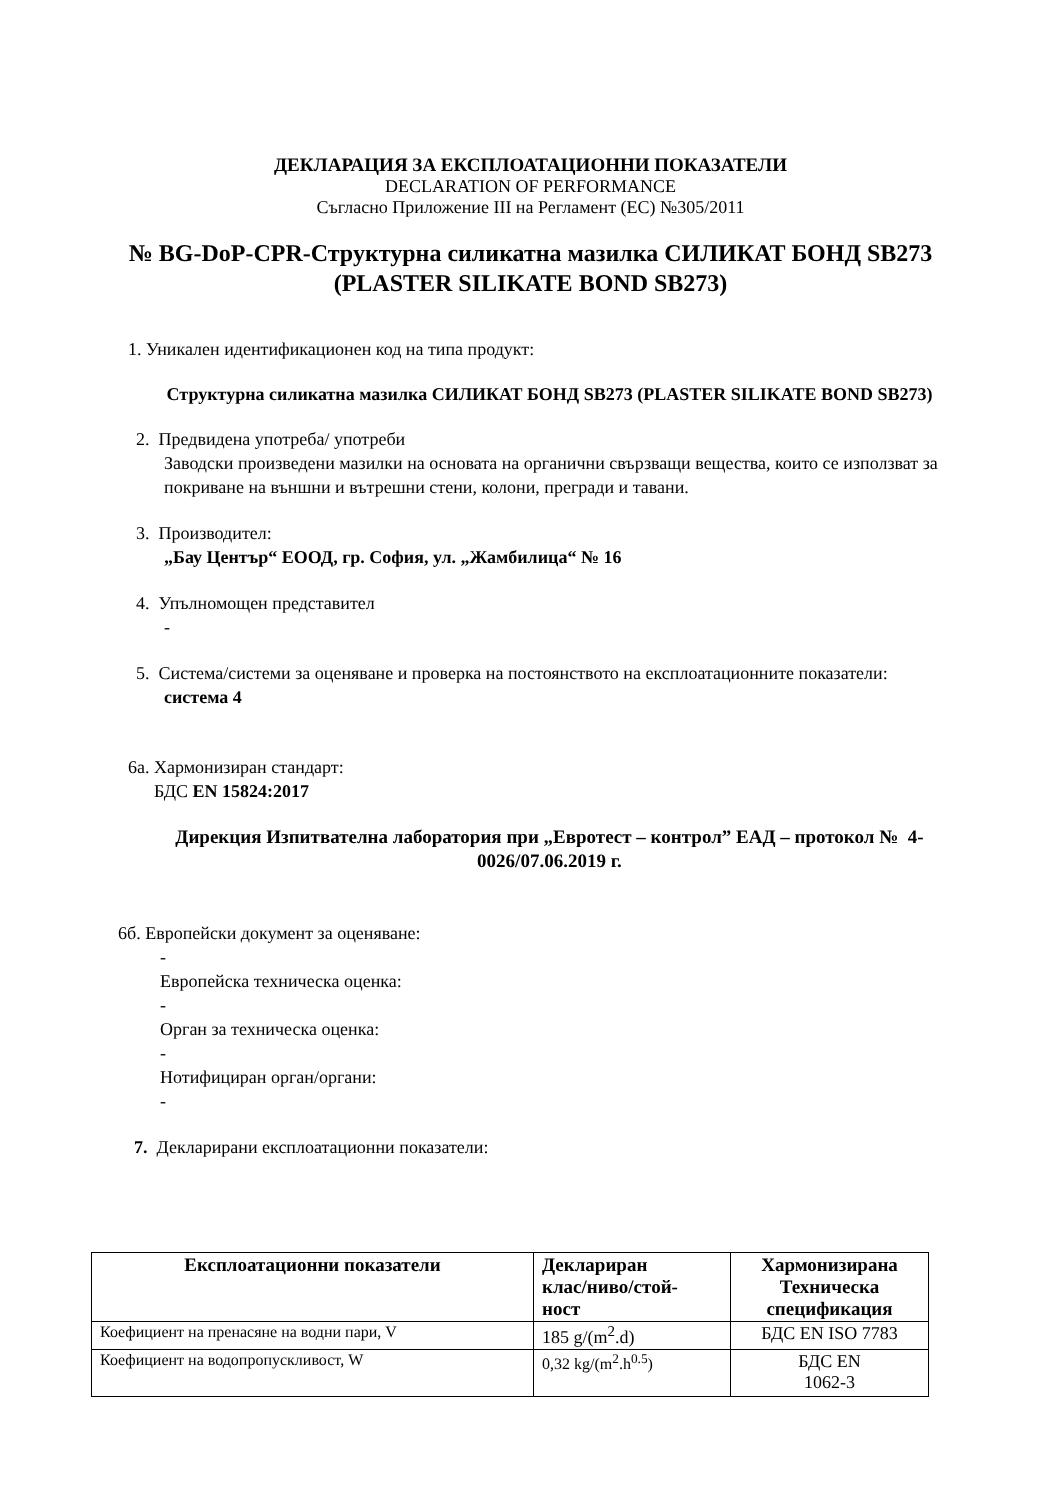ДЕКЛАРАЦИЯ ЗА ЕКСПЛОАТАЦИОННИ ПОКАЗАТЕЛИ
DECLARATION OF PERFORMANCE
Съгласно Приложение III на Регламент (ЕС) №305/2011
№ BG-DoP-CPR-Структурна силикатна мазилка СИЛИКАТ БОНД SB273
(PLASTER SILIKATE BOND SB273)
1. Уникален идентификационен код на типа продукт:
Структурна силикатна мазилка СИЛИКАТ БОНД SB273 (PLASTER SILIKATE BOND SB273)
2. Предвидена употреба/ употреби
Заводски произведени мазилки на основата на органични свързващи вещества, които се използват за покриване на външни и вътрешни стени, колони, прегради и тавани.
3. Производител:
„Бау Център“ ЕООД, гр. София, ул. „Жамбилица“ № 16
4. Упълномощен представител
-
5. Система/системи за оценяване и проверка на постоянството на експлоатационните показатели:
система 4
6а. Хармонизиран стандарт:
БДС EN 15824:2017
Дирекция Изпитвателна лаборатория при „Евротест – контрол” ЕАД – протокол № 4-0026/07.06.2019 г.
6б. Европейски документ за оценяване:
-
Европейска техническа оценка:
-
Орган за техническа оценка:
-
Нотифициран орган/органи:
-
7. Декларирани експлоатационни показатели:
| Експлоатационни показатели | Деклариран клас/ниво/стой- ност | Хармонизирана Техническа спецификация |
| --- | --- | --- |
| Коефициент на пренасяне на водни пари, V | 185 g/(m<sup>2</sup>.d) | БДС EN ISO 7783 |
| Коефициент на водопропускливост, W | 0,32 kg/(m<sup>2</sup>.h<sup>0.5</sup>) | БДС EN 1062-3 |